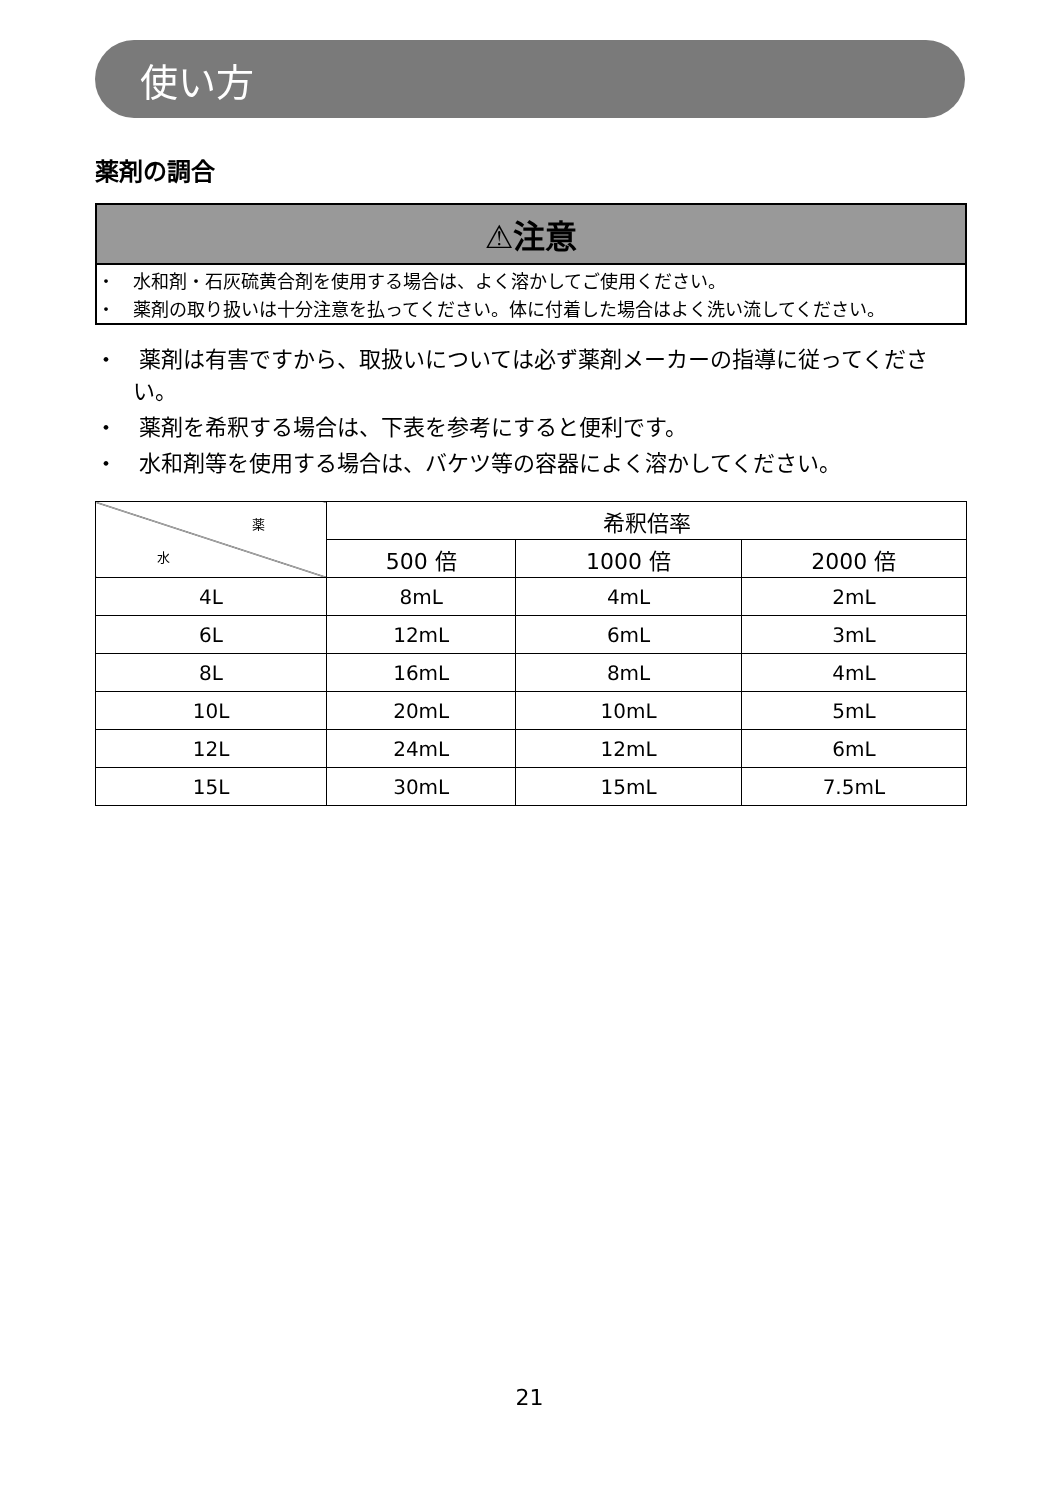使い方
薬剤の調合
⚠注意
・　水和剤・石灰硫黄合剤を使用する場合は、よく溶かしてご使用ください。
・　薬剤の取り扱いは十分注意を払ってください。体に付着した場合はよく洗い流してください。
・　薬剤は有害ですから、取扱いについては必ず薬剤メーカーの指導に従ってください。
・　薬剤を希釈する場合は、下表を参考にすると便利です。
・　水和剤等を使用する場合は、バケツ等の容器によく溶かしてください。
| 薬 水 | 希釈倍率 | | |
| | 500 倍 | 1000 倍 | 2000 倍 |
| 4L | 8mL | 4mL | 2mL |
| 6L | 12mL | 6mL | 3mL |
| 8L | 16mL | 8mL | 4mL |
| 10L | 20mL | 10mL | 5mL |
| 12L | 24mL | 12mL | 6mL |
| 15L | 30mL | 15mL | 7.5mL |
21